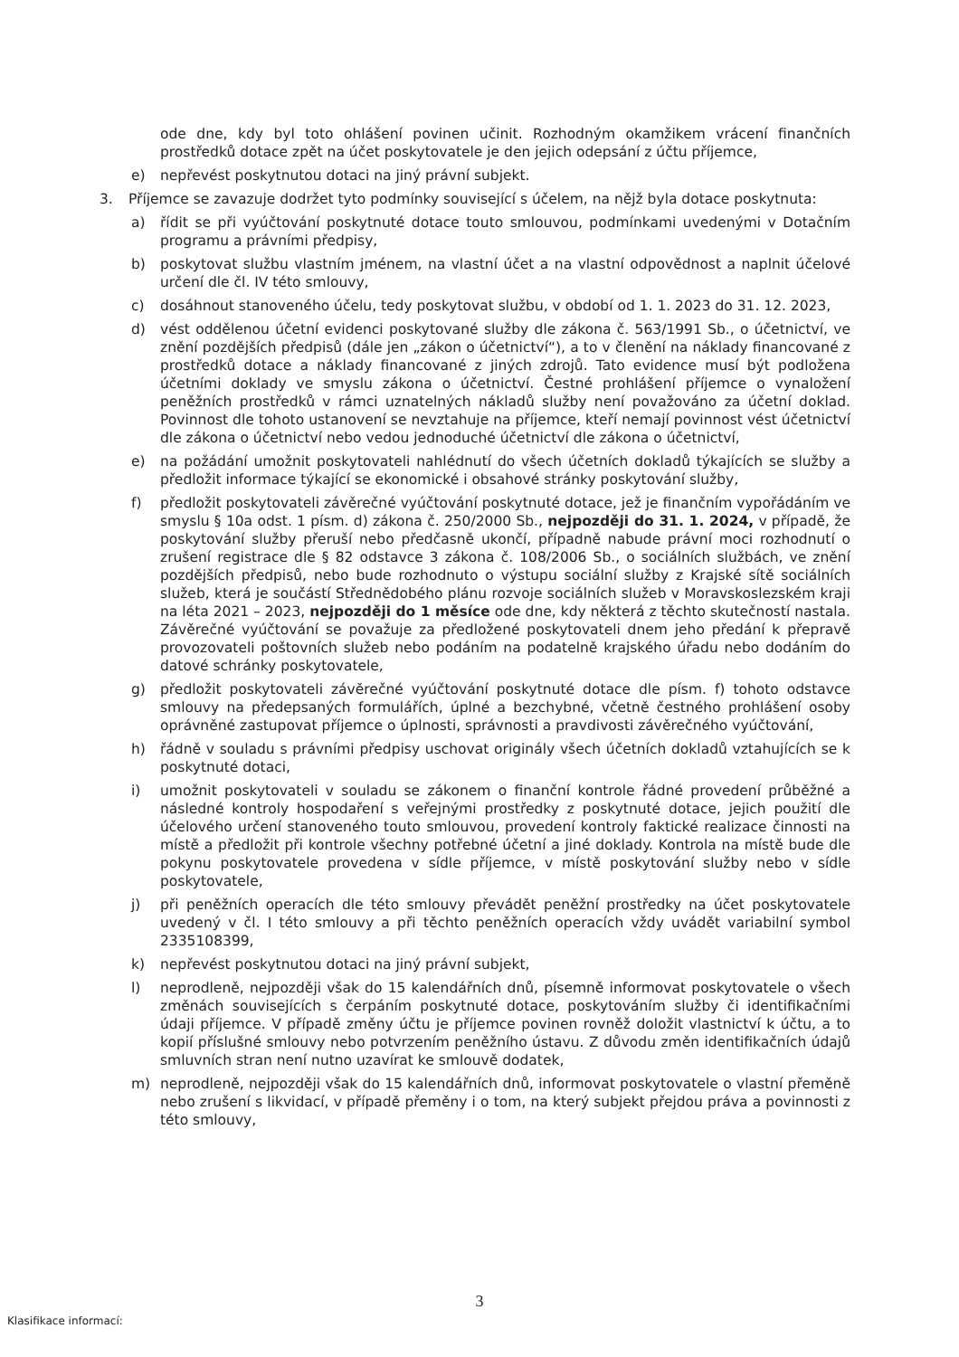ode dne, kdy byl toto ohlášení povinen učinit. Rozhodným okamžikem vrácení finančních prostředků dotace zpět na účet poskytovatele je den jejich odepsání z účtu příjemce,
e) nepřevést poskytnutou dotaci na jiný právní subjekt.
3. Příjemce se zavazuje dodržet tyto podmínky související s účelem, na nějž byla dotace poskytnuta:
a) řídit se při vyúčtování poskytnuté dotace touto smlouvou, podmínkami uvedenými v Dotačním programu a právními předpisy,
b) poskytovat službu vlastním jménem, na vlastní účet a na vlastní odpovědnost a naplnit účelové určení dle čl. IV této smlouvy,
c) dosáhnout stanoveného účelu, tedy poskytovat službu, v období od 1. 1. 2023 do 31. 12. 2023,
d) vést oddělenou účetní evidenci poskytované služby dle zákona č. 563/1991 Sb., o účetnictví, ve znění pozdějších předpisů (dále jen „zákon o účetnictví“), a to v členění na náklady financované z prostředků dotace a náklady financované z jiných zdrojů. Tato evidence musí být podložena účetními doklady ve smyslu zákona o účetnictví. Čestné prohlášení příjemce o vynaložení peněžních prostředků v rámci uznatelných nákladů služby není považováno za účetní doklad. Povinnost dle tohoto ustanovení se nevztahuje na příjemce, kteří nemají povinnost vést účetnictví dle zákona o účetnictví nebo vedou jednoduché účetnictví dle zákona o účetnictví,
e) na požádání umožnit poskytovateli nahlédnutí do všech účetních dokladů týkajících se služby a předložit informace týkající se ekonomické i obsahové stránky poskytování služby,
f) předložit poskytovateli závěrečné vyúčtování poskytnuté dotace, jež je finančním vypořádáním ve smyslu § 10a odst. 1 písm. d) zákona č. 250/2000 Sb., nejpozději do 31. 1. 2024, v případě, že poskytování služby přeruší nebo předčasně ukončí, případně nabude právní moci rozhodnutí o zrušení registrace dle § 82 odstavce 3 zákona č. 108/2006 Sb., o sociálních službách, ve znění pozdějších předpisů, nebo bude rozhodnuto o výstupu sociální služby z Krajské sítě sociálních služeb, která je součástí Střednědobého plánu rozvoje sociálních služeb v Moravskoslezském kraji na léta 2021 – 2023, nejpozději do 1 měsíce ode dne, kdy některá z těchto skutečností nastala. Závěrečné vyúčtování se považuje za předložené poskytovateli dnem jeho předání k přepravě provozovateli poštovních služeb nebo podáním na podatelně krajského úřadu nebo dodáním do datové schránky poskytovatele,
g) předložit poskytovateli závěrečné vyúčtování poskytnuté dotace dle písm. f) tohoto odstavce smlouvy na předepsaných formulářích, úplné a bezchybné, včetně čestného prohlášení osoby oprávněné zastupovat příjemce o úplnosti, správnosti a pravdivosti závěrečného vyúčtování,
h) řádně v souladu s právními předpisy uschovat originály všech účetních dokladů vztahujících se k poskytnuté dotaci,
i) umožnit poskytovateli v souladu se zákonem o finanční kontrole řádné provedení průběžné a následné kontroly hospodaření s veřejnými prostředky z poskytnuté dotace, jejich použití dle účelového určení stanoveného touto smlouvou, provedení kontroly faktické realizace činnosti na místě a předložit při kontrole všechny potřebné účetní a jiné doklady. Kontrola na místě bude dle pokynu poskytovatele provedena v sídle příjemce, v místě poskytování služby nebo v sídle poskytovatele,
j) při peněžních operacích dle této smlouvy převádět peněžní prostředky na účet poskytovatele uvedený v čl. I této smlouvy a při těchto peněžních operacích vždy uvádět variabilní symbol 2335108399,
k) nepřevést poskytnutou dotaci na jiný právní subjekt,
l) neprodleně, nejpozději však do 15 kalendářních dnů, písemně informovat poskytovatele o všech změnách souvisejících s čerpáním poskytnuté dotace, poskytováním služby či identifikačními údaji příjemce. V případě změny účtu je příjemce povinen rovněž doložit vlastnictví k účtu, a to kopií příslušné smlouvy nebo potvrzením peněžního ústavu. Z důvodu změn identifikačních údajů smluvních stran není nutno uzavírat ke smlouvě dodatek,
m) neprodleně, nejpozději však do 15 kalendářních dnů, informovat poskytovatele o vlastní přeměně nebo zrušení s likvidací, v případě přeměny i o tom, na který subjekt přejdou práva a povinnosti z této smlouvy,
3
Klasifikace informací: